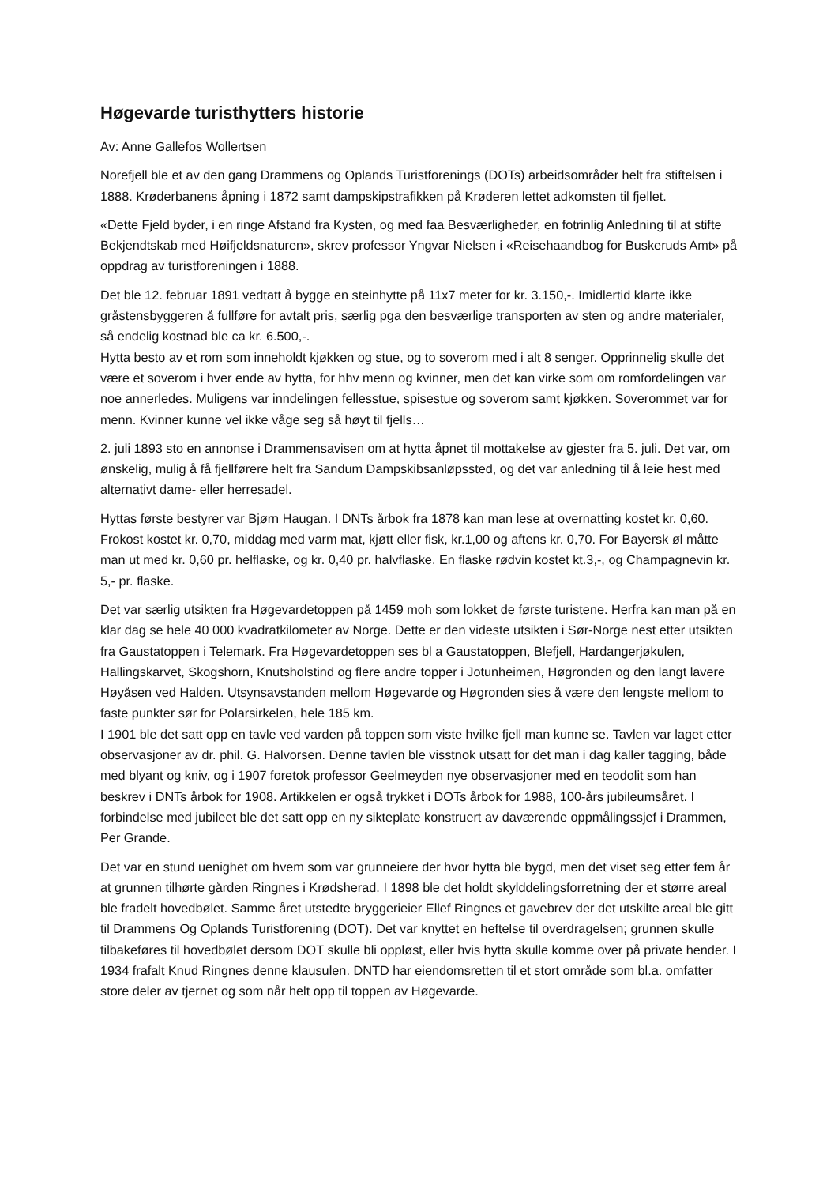Høgevarde turisthytters historie
Av: Anne Gallefos Wollertsen
Norefjell ble et av den gang Drammens og Oplands Turistforenings (DOTs) arbeidsområder helt fra stiftelsen i 1888. Krøderbanens åpning i 1872 samt dampskipstrafikken på Krøderen lettet adkomsten til fjellet.
«Dette Fjeld byder, i en ringe Afstand fra Kysten, og med faa Besværligheder, en fotrinlig Anledning til at stifte Bekjendtskab med Høifjeldsnaturen», skrev professor Yngvar Nielsen i «Reisehaandbog for Buskeruds Amt» på oppdrag av turistforeningen i 1888.
Det ble 12. februar 1891 vedtatt å bygge en steinhytte på 11x7 meter for kr. 3.150,-. Imidlertid klarte ikke gråstensbyggeren å fullføre for avtalt pris, særlig pga den besværlige transporten av sten og andre materialer, så endelig kostnad ble ca kr. 6.500,-.
Hytta besto av et rom som inneholdt kjøkken og stue, og to soverom med i alt 8 senger. Opprinnelig skulle det være et soverom i hver ende av hytta, for hhv menn og kvinner, men det kan virke som om romfordelingen var noe annerledes. Muligens var inndelingen fellesstue, spisestue og soverom samt kjøkken. Soverommet var for menn. Kvinner kunne vel ikke våge seg så høyt til fjells…
2. juli 1893 sto en annonse i Drammensavisen om at hytta åpnet til mottakelse av gjester fra 5. juli. Det var, om ønskelig, mulig å få fjellførere helt fra Sandum Dampskibsanløpssted, og det var anledning til å leie hest med alternativt dame- eller herresadel.
Hyttas første bestyrer var Bjørn Haugan. I DNTs årbok fra 1878 kan man lese at overnatting kostet kr. 0,60. Frokost kostet kr. 0,70, middag med varm mat, kjøtt eller fisk, kr.1,00 og aftens kr. 0,70. For Bayersk øl måtte man ut med kr. 0,60 pr. helflaske, og kr. 0,40 pr. halvflaske. En flaske rødvin kostet kt.3,-, og Champagnevin kr. 5,- pr. flaske.
Det var særlig utsikten fra Høgevardetoppen på 1459 moh som lokket de første turistene. Herfra kan man på en klar dag se hele 40 000 kvadratkilometer av Norge. Dette er den videste utsikten i Sør-Norge nest etter utsikten fra Gaustatoppen i Telemark. Fra Høgevardetoppen ses bl a Gaustatoppen, Blefjell, Hardangerjøkulen, Hallingskarvet, Skogshorn, Knutsholstind og flere andre topper i Jotunheimen, Høgronden og den langt lavere Høyåsen ved Halden. Utsynsavstanden mellom Høgevarde og Høgronden sies å være den lengste mellom to faste punkter sør for Polarsirkelen, hele 185 km.
I 1901 ble det satt opp en tavle ved varden på toppen som viste hvilke fjell man kunne se. Tavlen var laget etter observasjoner av dr. phil. G. Halvorsen. Denne tavlen ble visstnok utsatt for det man i dag kaller tagging, både med blyant og kniv, og i 1907 foretok professor Geelmeyden nye observasjoner med en teodolit som han beskrev i DNTs årbok for 1908. Artikkelen er også trykket i DOTs årbok for 1988, 100-års jubileumsåret. I forbindelse med jubileet ble det satt opp en ny sikteplate konstruert av daværende oppmålingssjef i Drammen, Per Grande.
Det var en stund uenighet om hvem som var grunneiere der hvor hytta ble bygd, men det viset seg etter fem år at grunnen tilhørte gården Ringnes i Krødsherad. I 1898 ble det holdt skylddelingsforretning der et større areal ble fradelt hovedbølet. Samme året utstedte bryggerieier Ellef Ringnes et gavebrev der det utskilte areal ble gitt til Drammens Og Oplands Turistforening (DOT). Det var knyttet en heftelse til overdragelsen; grunnen skulle tilbakeføres til hovedbølet dersom DOT skulle bli oppløst, eller hvis hytta skulle komme over på private hender. I 1934 frafalt Knud Ringnes denne klausulen. DNTD har eiendomsretten til et stort område som bl.a. omfatter store deler av tjernet og som når helt opp til toppen av Høgevarde.